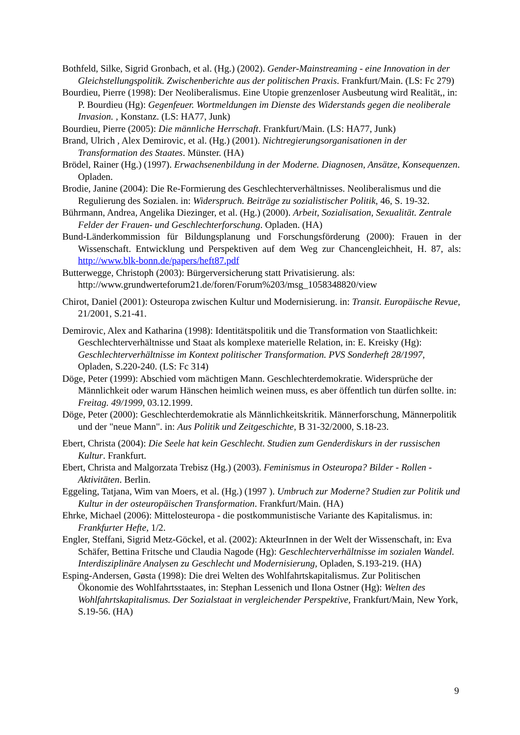Bothfeld, Silke, Sigrid Gronbach, et al. (Hg.) (2002). Gender-Mainstreaming - eine Innovation in der Gleichstellungspolitik. Zwischenberichte aus der politischen Praxis. Frankfurt/Main. (LS: Fc 279)
Bourdieu, Pierre (1998): Der Neoliberalismus. Eine Utopie grenzenloser Ausbeutung wird Realität,, in: P. Bourdieu (Hg): Gegenfeuer. Wortmeldungen im Dienste des Widerstands gegen die neoliberale Invasion. , Konstanz. (LS: HA77, Junk)
Bourdieu, Pierre (2005): Die männliche Herrschaft. Frankfurt/Main. (LS: HA77, Junk)
Brand, Ulrich , Alex Demirovic, et al. (Hg.) (2001). Nichtregierungsorganisationen in der Transformation des Staates. Münster. (HA)
Brödel, Rainer (Hg.) (1997). Erwachsenenbildung in der Moderne. Diagnosen, Ansätze, Konsequenzen. Opladen.
Brodie, Janine (2004): Die Re-Formierung des Geschlechterverhältnisses. Neoliberalismus und die Regulierung des Sozialen. in: Widerspruch. Beiträge zu sozialistischer Politik, 46, S. 19-32.
Bührmann, Andrea, Angelika Diezinger, et al. (Hg.) (2000). Arbeit, Sozialisation, Sexualität. Zentrale Felder der Frauen- und Geschlechterforschung. Opladen. (HA)
Bund-Länderkommission für Bildungsplanung und Forschungsförderung (2000): Frauen in der Wissenschaft. Entwicklung und Perspektiven auf dem Weg zur Chancengleichheit, H. 87, als: http://www.blk-bonn.de/papers/heft87.pdf
Butterwegge, Christoph (2003): Bürgerversicherung statt Privatisierung. als: http://www.grundwerteforum21.de/foren/Forum%203/msg_1058348820/view
Chirot, Daniel (2001): Osteuropa zwischen Kultur und Modernisierung. in: Transit. Europäische Revue, 21/2001, S.21-41.
Demirovic, Alex and Katharina (1998): Identitätspolitik und die Transformation von Staatlichkeit: Geschlechterverhältnisse und Staat als komplexe materielle Relation, in: E. Kreisky (Hg): Geschlechterverhältnisse im Kontext politischer Transformation. PVS Sonderheft 28/1997, Opladen, S.220-240. (LS: Fc 314)
Döge, Peter (1999): Abschied vom mächtigen Mann. Geschlechterdemokratie. Widersprüche der Männlichkeit oder warum Hänschen heimlich weinen muss, es aber öffentlich tun dürfen sollte. in: Freitag. 49/1999, 03.12.1999.
Döge, Peter (2000): Geschlechterdemokratie als Männlichkeitskritik. Männerforschung, Männerpolitik und der "neue Mann". in: Aus Politik und Zeitgeschichte, B 31-32/2000, S.18-23.
Ebert, Christa (2004): Die Seele hat kein Geschlecht. Studien zum Genderdiskurs in der russischen Kultur. Frankfurt.
Ebert, Christa and Malgorzata Trebisz (Hg.) (2003). Feminismus in Osteuropa? Bilder - Rollen - Aktivitäten. Berlin.
Eggeling, Tatjana, Wim van Moers, et al. (Hg.) (1997 ). Umbruch zur Moderne? Studien zur Politik und Kultur in der osteuropäischen Transformation. Frankfurt/Main. (HA)
Ehrke, Michael (2006): Mittelosteuropa - die postkommunistische Variante des Kapitalismus. in: Frankfurter Hefte, 1/2.
Engler, Steffani, Sigrid Metz-Göckel, et al. (2002): AkteurInnen in der Welt der Wissenschaft, in: Eva Schäfer, Bettina Fritsche und Claudia Nagode (Hg): Geschlechterverhältnisse im sozialen Wandel. Interdisziplinäre Analysen zu Geschlecht und Modernisierung, Opladen, S.193-219. (HA)
Esping-Andersen, Gøsta (1998): Die drei Welten des Wohlfahrtskapitalismus. Zur Politischen Ökonomie des Wohlfahrtsstaates, in: Stephan Lessenich und Ilona Ostner (Hg): Welten des Wohlfahrtskapitalismus. Der Sozialstaat in vergleichender Perspektive, Frankfurt/Main, New York, S.19-56. (HA)
9